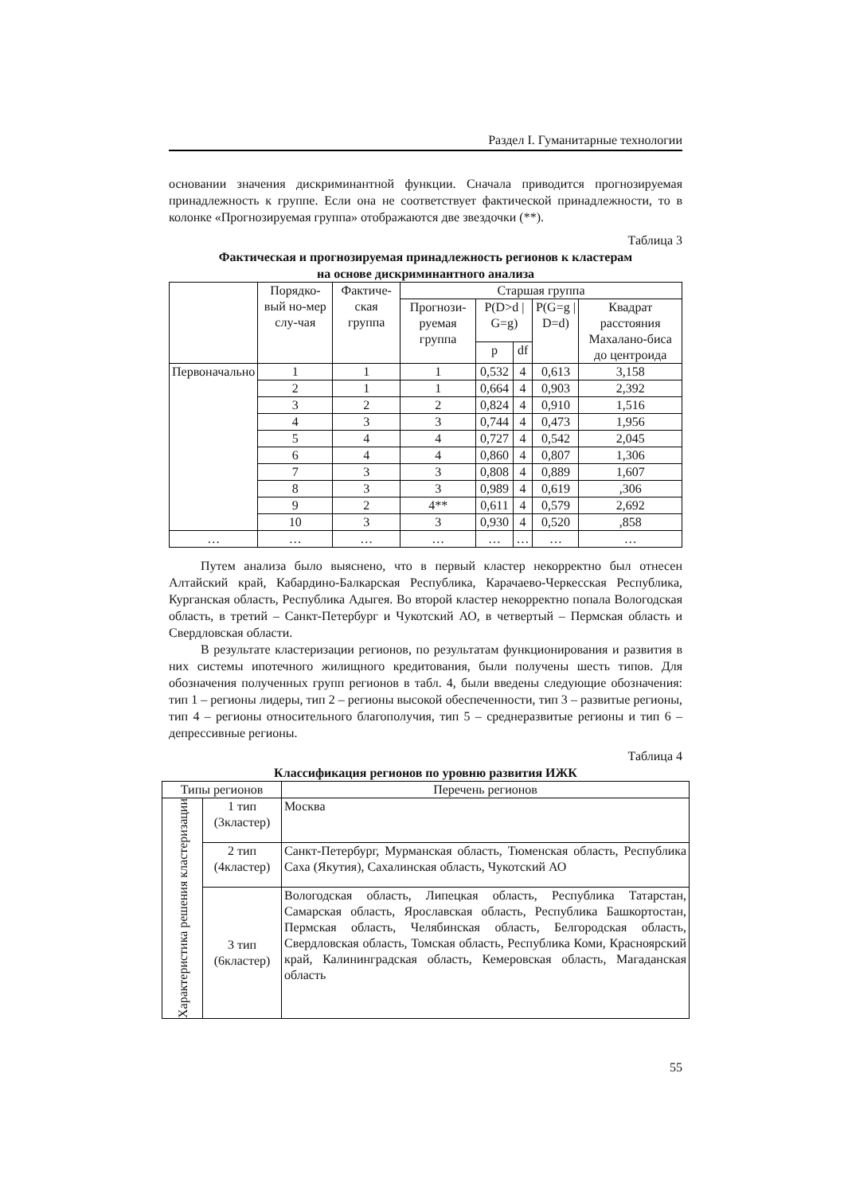Раздел I. Гуманитарные технологии
основании значения дискриминантной функции. Сначала приводится прогнозируемая принадлежность к группе. Если она не соответствует фактической принадлежности, то в колонке «Прогнозируемая группа» отображаются две звездочки (**).
Таблица 3
Фактическая и прогнозируемая принадлежность регионов к кластерам
на основе дискриминантного анализа
| | Порядко-вый но-мер слу-чая | Фактиче-ская группа | Старшая группа | | | | |
| --- | --- | --- | --- | --- | --- | --- | --- |
| | | | Прогнози-руемая группа | P(D>d / G=g) | | P(G=g / D=d) | Квадрат расстояния Махалано-биса до центроида |
| | | | | p | df | | |
| Первоначально | 1 | 1 | 1 | 0,532 | 4 | 0,613 | 3,158 |
| | 2 | 1 | 1 | 0,664 | 4 | 0,903 | 2,392 |
| | 3 | 2 | 2 | 0,824 | 4 | 0,910 | 1,516 |
| | 4 | 3 | 3 | 0,744 | 4 | 0,473 | 1,956 |
| | 5 | 4 | 4 | 0,727 | 4 | 0,542 | 2,045 |
| | 6 | 4 | 4 | 0,860 | 4 | 0,807 | 1,306 |
| | 7 | 3 | 3 | 0,808 | 4 | 0,889 | 1,607 |
| | 8 | 3 | 3 | 0,989 | 4 | 0,619 | ,306 |
| | 9 | 2 | 4** | 0,611 | 4 | 0,579 | 2,692 |
| | 10 | 3 | 3 | 0,930 | 4 | 0,520 | ,858 |
| … | … | … | … | … | … | … | … |
Путем анализа было выяснено, что в первый кластер некорректно был отнесен Алтайский край, Кабардино-Балкарская Республика, Карачаево-Черкесская Республика, Курганская область, Республика Адыгея. Во второй кластер некорректно попала Вологодская область, в третий – Санкт-Петербург и Чукотский АО, в четвертый – Пермская область и Свердловская области.
В результате кластеризации регионов, по результатам функционирования и развития в них системы ипотечного жилищного кредитования, были получены шесть типов. Для обозначения полученных групп регионов в табл. 4, были введены следующие обозначения: тип 1 – регионы лидеры, тип 2 – регионы высокой обеспеченности, тип 3 – развитые регионы, тип 4 – регионы относительного благополучия, тип 5 – среднеразвитые регионы и тип 6 – депрессивные регионы.
Таблица 4
Классификация регионов по уровню развития ИЖК
| Типы регионов | | Перечень регионов |
| --- | --- | --- |
| Характеристика решения кластеризации | 1 тип (3кластер) | Москва |
| | 2 тип (4кластер) | Санкт-Петербург, Мурманская область, Тюменская область, Республика Саха (Якутия), Сахалинская область, Чукотский АО |
| | 3 тип (6кластер) | Вологодская область, Липецкая область, Республика Татарстан, Самарская область, Ярославская область, Республика Башкортостан, Пермская область, Челябинская область, Белгородская область, Свердловская область, Томская область, Республика Коми, Красноярский край, Калининградская область, Кемеровская область, Магаданская область |
55